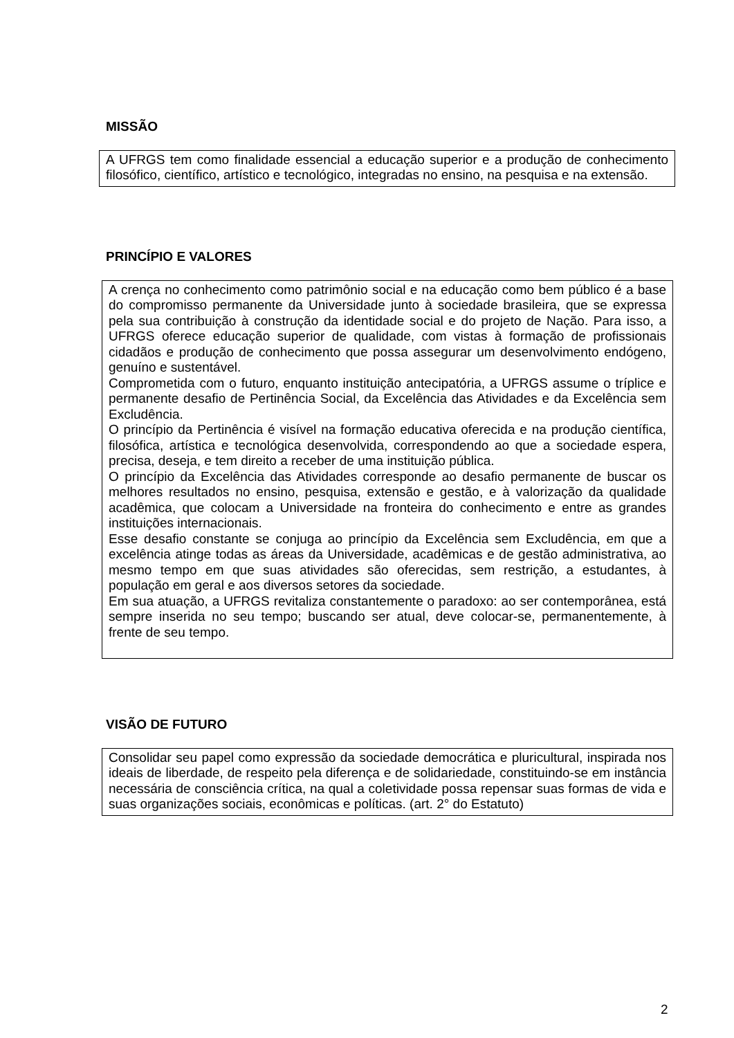MISSÃO
A UFRGS tem como finalidade essencial a educação superior e a produção de conhecimento filosófico, científico, artístico e tecnológico, integradas no ensino, na pesquisa e na extensão.
PRINCÍPIO E VALORES
A crença no conhecimento como patrimônio social e na educação como bem público é a base do compromisso permanente da Universidade junto à sociedade brasileira, que se expressa pela sua contribuição à construção da identidade social e do projeto de Nação. Para isso, a UFRGS oferece educação superior de qualidade, com vistas à formação de profissionais cidadãos e produção de conhecimento que possa assegurar um desenvolvimento endógeno, genuíno e sustentável.
Comprometida com o futuro, enquanto instituição antecipatória, a UFRGS assume o tríplice e permanente desafio de Pertinência Social, da Excelência das Atividades e da Excelência sem Excludência.
O princípio da Pertinência é visível na formação educativa oferecida e na produção científica, filosófica, artística e tecnológica desenvolvida, correspondendo ao que a sociedade espera, precisa, deseja, e tem direito a receber de uma instituição pública.
O princípio da Excelência das Atividades corresponde ao desafio permanente de buscar os melhores resultados no ensino, pesquisa, extensão e gestão, e à valorização da qualidade acadêmica, que colocam a Universidade na fronteira do conhecimento e entre as grandes instituições internacionais.
Esse desafio constante se conjuga ao princípio da Excelência sem Excludência, em que a excelência atinge todas as áreas da Universidade, acadêmicas e de gestão administrativa, ao mesmo tempo em que suas atividades são oferecidas, sem restrição, a estudantes, à população em geral e aos diversos setores da sociedade.
Em sua atuação, a UFRGS revitaliza constantemente o paradoxo: ao ser contemporânea, está sempre inserida no seu tempo; buscando ser atual, deve colocar-se, permanentemente, à frente de seu tempo.
VISÃO DE FUTURO
Consolidar seu papel como expressão da sociedade democrática e pluricultural, inspirada nos ideais de liberdade, de respeito pela diferença e de solidariedade, constituindo-se em instância necessária de consciência crítica, na qual a coletividade possa repensar suas formas de vida e suas organizações sociais, econômicas e políticas. (art. 2° do Estatuto)
2